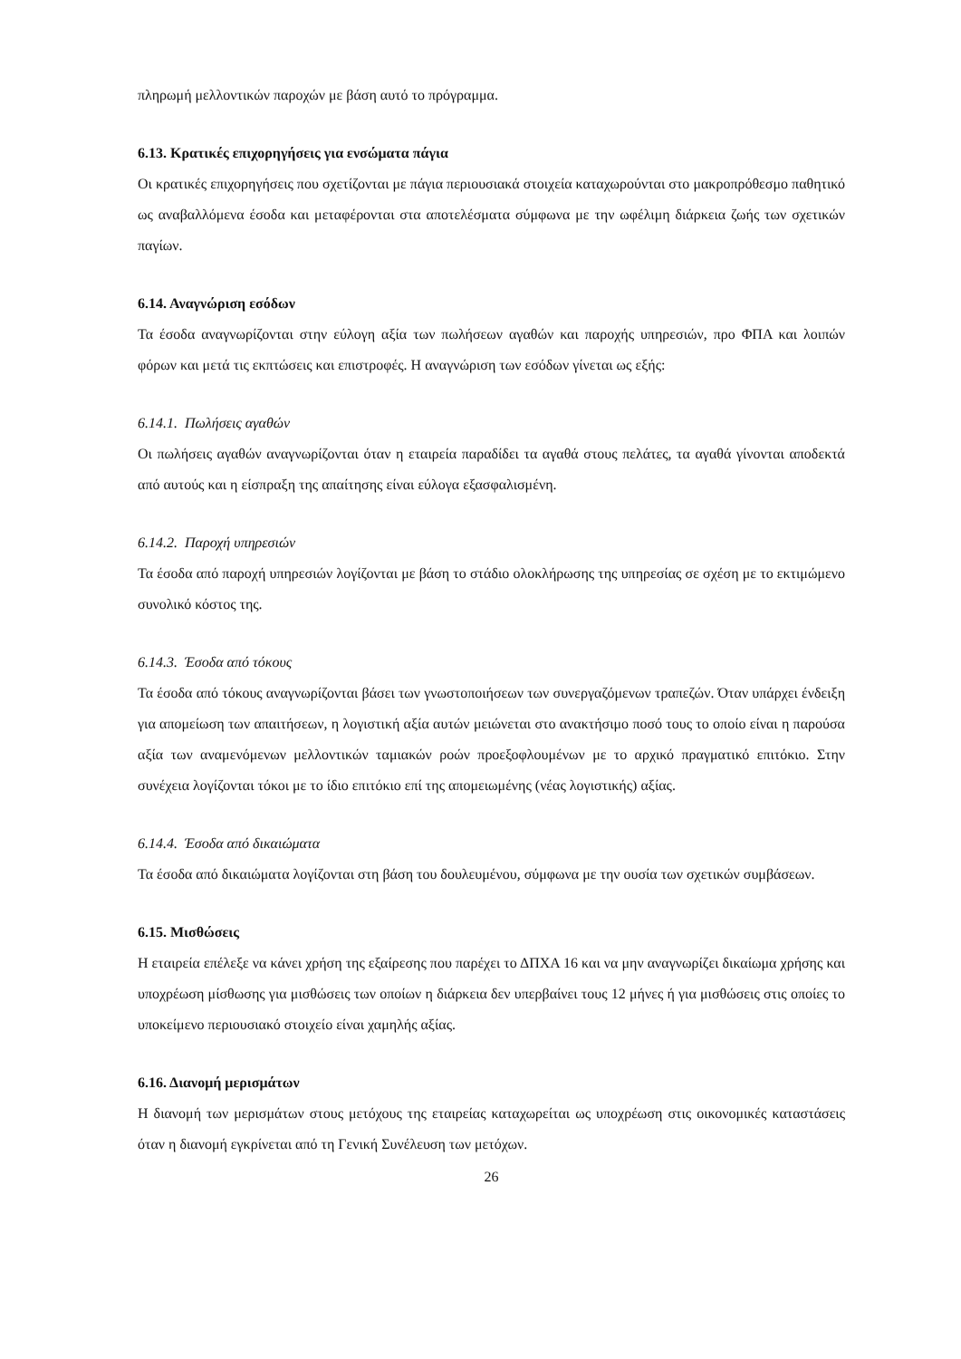πληρωμή μελλοντικών παροχών με βάση αυτό το πρόγραμμα.
6.13. Κρατικές επιχορηγήσεις για ενσώματα πάγια
Οι κρατικές επιχορηγήσεις που σχετίζονται με πάγια περιουσιακά στοιχεία καταχωρούνται στο μακροπρόθεσμο παθητικό ως αναβαλλόμενα έσοδα και μεταφέρονται στα αποτελέσματα σύμφωνα με την ωφέλιμη διάρκεια ζωής των σχετικών παγίων.
6.14. Αναγνώριση εσόδων
Τα έσοδα αναγνωρίζονται στην εύλογη αξία των πωλήσεων αγαθών και παροχής υπηρεσιών, προ ΦΠΑ και λοιπών φόρων και μετά τις εκπτώσεις και επιστροφές. Η αναγνώριση των εσόδων γίνεται ως εξής:
6.14.1. Πωλήσεις αγαθών
Οι πωλήσεις αγαθών αναγνωρίζονται όταν η εταιρεία παραδίδει τα αγαθά στους πελάτες, τα αγαθά γίνονται αποδεκτά από αυτούς και η είσπραξη της απαίτησης είναι εύλογα εξασφαλισμένη.
6.14.2. Παροχή υπηρεσιών
Τα έσοδα από παροχή υπηρεσιών λογίζονται με βάση το στάδιο ολοκλήρωσης της υπηρεσίας σε σχέση με το εκτιμώμενο συνολικό κόστος της.
6.14.3. Έσοδα από τόκους
Τα έσοδα από τόκους αναγνωρίζονται βάσει των γνωστοποιήσεων των συνεργαζόμενων τραπεζών. Όταν υπάρχει ένδειξη για απομείωση των απαιτήσεων, η λογιστική αξία αυτών μειώνεται στο ανακτήσιμο ποσό τους το οποίο είναι η παρούσα αξία των αναμενόμενων μελλοντικών ταμιακών ροών προεξοφλουμένων με το αρχικό πραγματικό επιτόκιο. Στην συνέχεια λογίζονται τόκοι με το ίδιο επιτόκιο επί της απομειωμένης (νέας λογιστικής) αξίας.
6.14.4. Έσοδα από δικαιώματα
Τα έσοδα από δικαιώματα λογίζονται στη βάση του δουλευμένου, σύμφωνα με την ουσία των σχετικών συμβάσεων.
6.15. Μισθώσεις
Η εταιρεία επέλεξε να κάνει χρήση της εξαίρεσης που παρέχει το ΔΠΧΑ 16 και να μην αναγνωρίζει δικαίωμα χρήσης και υποχρέωση μίσθωσης για μισθώσεις των οποίων η διάρκεια δεν υπερβαίνει τους 12 μήνες ή για μισθώσεις στις οποίες το υποκείμενο περιουσιακό στοιχείο είναι χαμηλής αξίας.
6.16. Διανομή μερισμάτων
Η διανομή των μερισμάτων στους μετόχους της εταιρείας καταχωρείται ως υποχρέωση στις οικονομικές καταστάσεις όταν η διανομή εγκρίνεται από τη Γενική Συνέλευση των μετόχων.
26